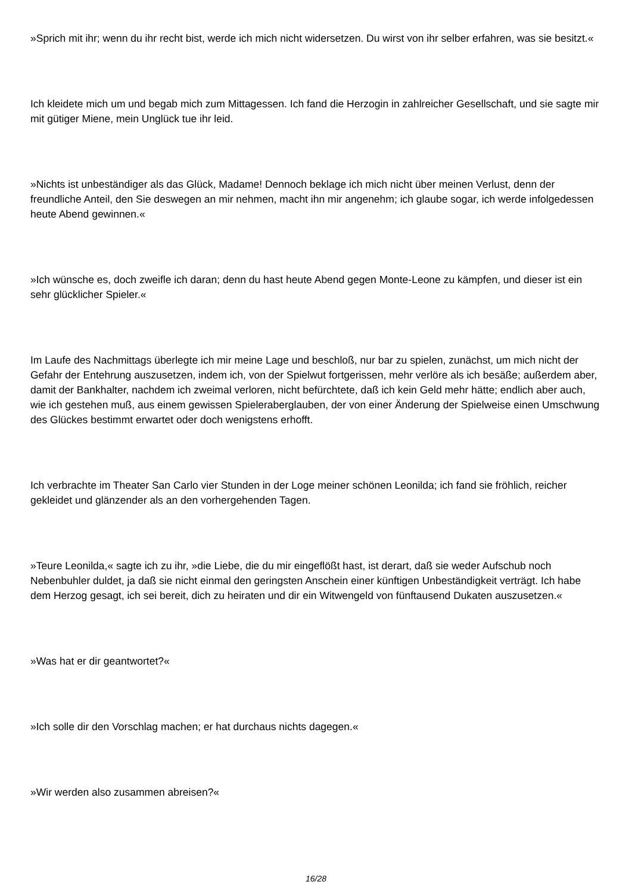»Sprich mit ihr; wenn du ihr recht bist, werde ich mich nicht widersetzen. Du wirst von ihr selber erfahren, was sie besitzt.«
Ich kleidete mich um und begab mich zum Mittagessen. Ich fand die Herzogin in zahlreicher Gesellschaft, und sie sagte mir mit gütiger Miene, mein Unglück tue ihr leid.
»Nichts ist unbeständiger als das Glück, Madame! Dennoch beklage ich mich nicht über meinen Verlust, denn der freundliche Anteil, den Sie deswegen an mir nehmen, macht ihn mir angenehm; ich glaube sogar, ich werde infolgedessen heute Abend gewinnen.«
»Ich wünsche es, doch zweifle ich daran; denn du hast heute Abend gegen Monte-Leone zu kämpfen, und dieser ist ein sehr glücklicher Spieler.«
Im Laufe des Nachmittags überlegte ich mir meine Lage und beschloß, nur bar zu spielen, zunächst, um mich nicht der Gefahr der Entehrung auszusetzen, indem ich, von der Spielwut fortgerissen, mehr verlöre als ich besäße; außerdem aber, damit der Bankhalter, nachdem ich zweimal verloren, nicht befürchtete, daß ich kein Geld mehr hätte; endlich aber auch, wie ich gestehen muß, aus einem gewissen Spieleraberglauben, der von einer Änderung der Spielweise einen Umschwung des Glückes bestimmt erwartet oder doch wenigstens erhofft.
Ich verbrachte im Theater San Carlo vier Stunden in der Loge meiner schönen Leonilda; ich fand sie fröhlich, reicher gekleidet und glänzender als an den vorhergehenden Tagen.
»Teure Leonilda,« sagte ich zu ihr, »die Liebe, die du mir eingeflößt hast, ist derart, daß sie weder Aufschub noch Nebenbuhler duldet, ja daß sie nicht einmal den geringsten Anschein einer künftigen Unbeständigkeit verträgt. Ich habe dem Herzog gesagt, ich sei bereit, dich zu heiraten und dir ein Witwengeld von fünftausend Dukaten auszusetzen.«
»Was hat er dir geantwortet?«
»Ich solle dir den Vorschlag machen; er hat durchaus nichts dagegen.«
»Wir werden also zusammen abreisen?«
16/28